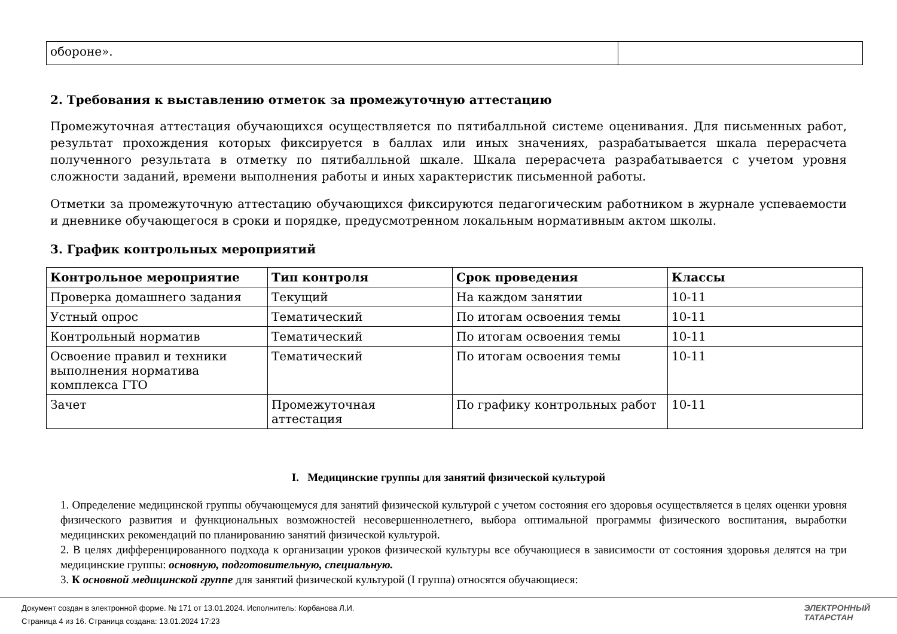| обороне». | |
2. Требования к выставлению отметок за промежуточную аттестацию
Промежуточная аттестация обучающихся осуществляется по пятибалльной системе оценивания. Для письменных работ, результат прохождения которых фиксируется в баллах или иных значениях, разрабатывается шкала перерасчета полученного результата в отметку по пятибалльной шкале. Шкала перерасчета разрабатывается с учетом уровня сложности заданий, времени выполнения работы и иных характеристик письменной работы.
Отметки за промежуточную аттестацию обучающихся фиксируются педагогическим работником в журнале успеваемости и дневнике обучающегося в сроки и порядке, предусмотренном локальным нормативным актом школы.
3. График контрольных мероприятий
| Контрольное мероприятие | Тип контроля | Срок проведения | Классы |
| --- | --- | --- | --- |
| Проверка домашнего задания | Текущий | На каждом занятии | 10-11 |
| Устный опрос | Тематический | По итогам освоения темы | 10-11 |
| Контрольный норматив | Тематический | По итогам освоения темы | 10-11 |
| Освоение правил и техники выполнения норматива комплекса ГТО | Тематический | По итогам освоения темы | 10-11 |
| Зачет | Промежуточная аттестация | По графику контрольных работ | 10-11 |
I. Медицинские группы для занятий физической культурой
1. Определение медицинской группы обучающемуся для занятий физической культурой с учетом состояния его здоровья осуществляется в целях оценки уровня физического развития и функциональных возможностей несовершеннолетнего, выбора оптимальной программы физического воспитания, выработки медицинских рекомендаций по планированию занятий физической культурой.
2. В целях дифференцированного подхода к организации уроков физической культуры все обучающиеся в зависимости от состояния здоровья делятся на три медицинские группы: основную, подготовительную, специальную.
3. К основной медицинской группе для занятий физической культурой (I группа) относятся обучающиеся:
Документ создан в электронной форме. № 171 от 13.01.2024. Исполнитель: Корбанова Л.И.
Страница 4 из 16. Страница создана: 13.01.2024 17:23
ЭЛЕКТРОННЫЙ
ТАТАРСТАН